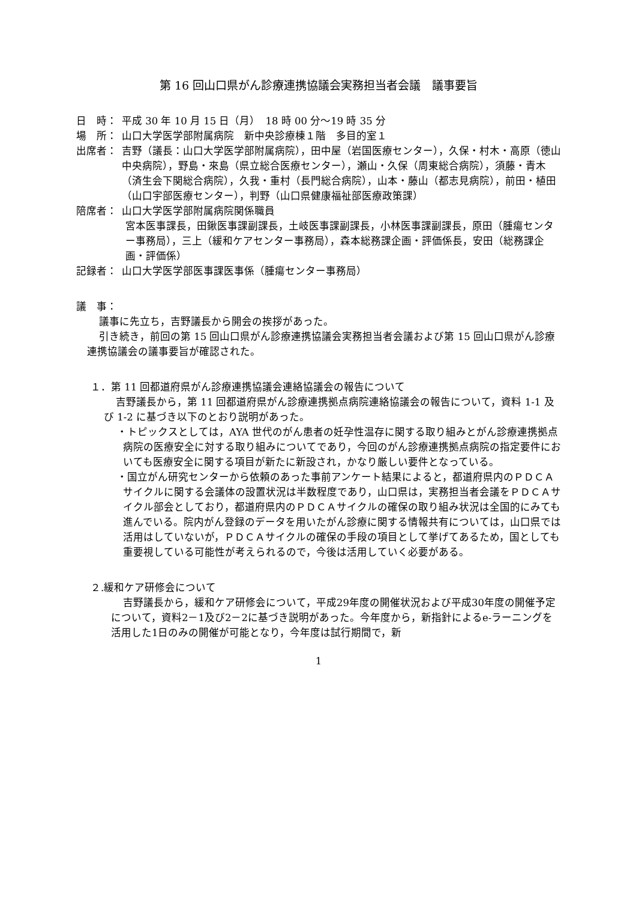第 16 回山口県がん診療連携協議会実務担当者会議　議事要旨
日　時： 平成 30 年 10 月 15 日（月）　18 時 00 分～19 時 35 分
場　所： 山口大学医学部附属病院　新中央診療棟１階　多目的室１
出席者： 吉野（議長：山口大学医学部附属病院），田中屋（岩国医療センター），久保・村木・高原（徳山中央病院），野島・來島（県立総合医療センター），瀬山・久保（周東総合病院），須藤・青木（済生会下関総合病院），久我・重村（長門総合病院），山本・藤山（都志見病院），前田・植田（山口宇部医療センター），判野（山口県健康福祉部医療政策課）
陪席者： 山口大学医学部附属病院関係職員
宮本医事課長，田鍬医事課副課長，土岐医事課副課長，小林医事課副課長，原田（腫瘍センター事務局），三上（緩和ケアセンター事務局），森本総務課企画・評価係長，安田（総務課企画・評価係）
記録者： 山口大学医学部医事課医事係（腫瘍センター事務局）
議　事：
議事に先立ち，吉野議長から開会の挨拶があった。
引き続き，前回の第 15 回山口県がん診療連携協議会実務担当者会議および第 15 回山口県がん診療連携協議会の議事要旨が確認された。
１．第 11 回都道府県がん診療連携協議会連絡協議会の報告について
吉野議長から，第 11 回都道府県がん診療連携拠点病院連絡協議会の報告について，資料 1-1 及び 1-2 に基づき以下のとおり説明があった。
・トピックスとしては，AYA 世代のがん患者の妊孕性温存に関する取り組みとがん診療連携拠点病院の医療安全に対する取り組みについてであり，今回のがん診療連携拠点病院の指定要件においても医療安全に関する項目が新たに新設され，かなり厳しい要件となっている。
・国立がん研究センターから依頼のあった事前アンケート結果によると，都道府県内のＰＤＣＡサイクルに関する会議体の設置状況は半数程度であり，山口県は，実務担当者会議をＰＤＣＡサイクル部会としており，都道府県内のＰＤＣＡサイクルの確保の取り組み状況は全国的にみても進んでいる。院内がん登録のデータを用いたがん診療に関する情報共有については，山口県では活用はしていないが，ＰＤＣＡサイクルの確保の手段の項目として挙げてあるため，国としても重要視している可能性が考えられるので，今後は活用していく必要がある。
２.緩和ケア研修会について
吉野議長から，緩和ケア研修会について，平成29年度の開催状況および平成30年度の開催予定について，資料2－1及び2－2に基づき説明があった。今年度から，新指針によるe-ラーニングを活用した1日のみの開催が可能となり，今年度は試行期間で，新
1